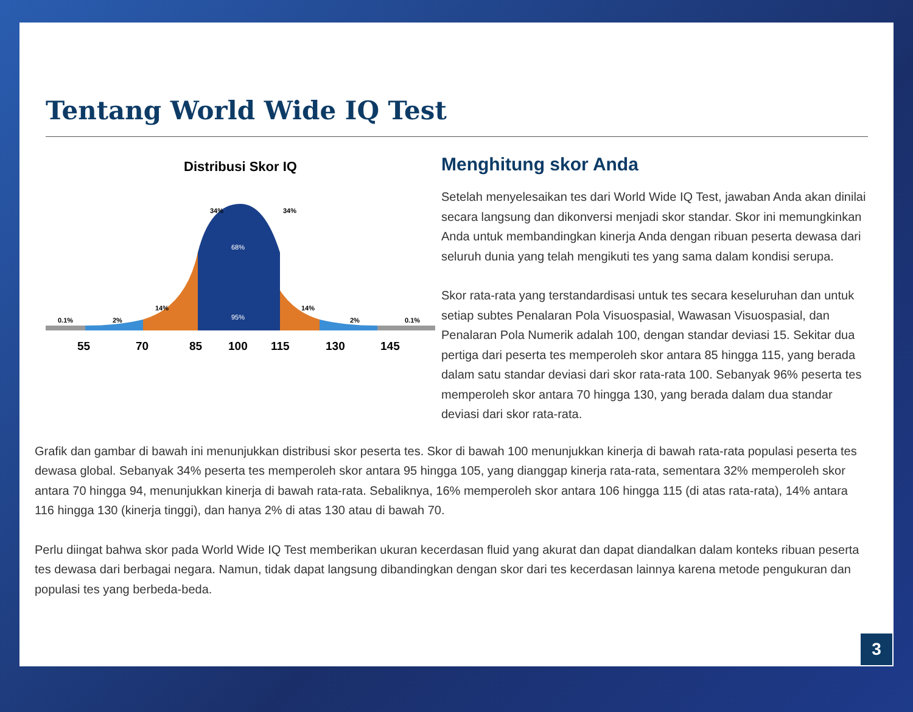Tentang World Wide IQ Test
Distribusi Skor IQ
34%
34%
68%
14%
14%
95%
0.1%
2%
2%
0.1%
55
70
85
100
115
130
145
Menghitung skor Anda
Setelah menyelesaikan tes dari World Wide IQ Test, jawaban Anda akan dinilai secara langsung dan dikonversi menjadi skor standar. Skor ini memungkinkan Anda untuk membandingkan kinerja Anda dengan ribuan peserta dewasa dari seluruh dunia yang telah mengikuti tes yang sama dalam kondisi serupa.
Skor rata-rata yang terstandardisasi untuk tes secara keseluruhan dan untuk setiap subtes Penalaran Pola Visuospasial, Wawasan Visuospasial, dan Penalaran Pola Numerik adalah 100, dengan standar deviasi 15. Sekitar dua pertiga dari peserta tes memperoleh skor antara 85 hingga 115, yang berada dalam satu standar deviasi dari skor rata-rata 100. Sebanyak 96% peserta tes memperoleh skor antara 70 hingga 130, yang berada dalam dua standar deviasi dari skor rata-rata.
Grafik dan gambar di bawah ini menunjukkan distribusi skor peserta tes. Skor di bawah 100 menunjukkan kinerja di bawah rata-rata populasi peserta tes dewasa global. Sebanyak 34% peserta tes memperoleh skor antara 95 hingga 105, yang dianggap kinerja rata-rata, sementara 32% memperoleh skor antara 70 hingga 94, menunjukkan kinerja di bawah rata-rata. Sebaliknya, 16% memperoleh skor antara 106 hingga 115 (di atas rata-rata), 14% antara 116 hingga 130 (kinerja tinggi), dan hanya 2% di atas 130 atau di bawah 70.
Perlu diingat bahwa skor pada World Wide IQ Test memberikan ukuran kecerdasan fluid yang akurat dan dapat diandalkan dalam konteks ribuan peserta tes dewasa dari berbagai negara. Namun, tidak dapat langsung dibandingkan dengan skor dari tes kecerdasan lainnya karena metode pengukuran dan populasi tes yang berbeda-beda.
3